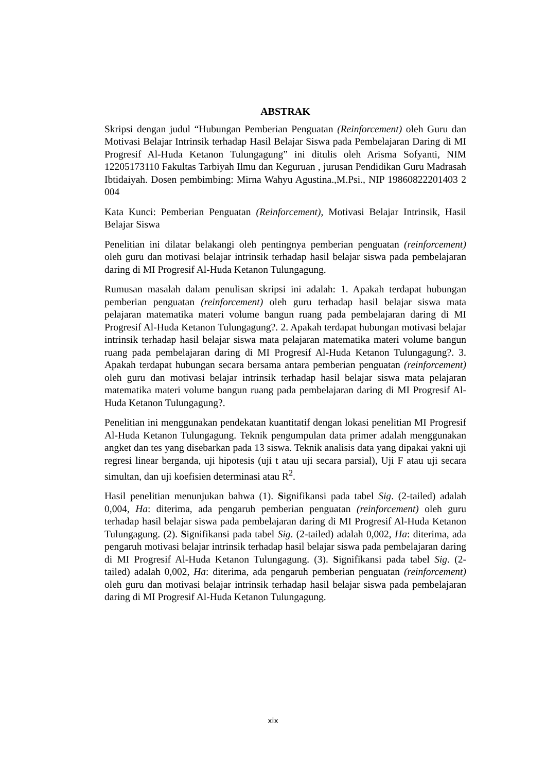ABSTRAK
Skripsi dengan judul “Hubungan Pemberian Penguatan (Reinforcement) oleh Guru dan Motivasi Belajar Intrinsik terhadap Hasil Belajar Siswa pada Pembelajaran Daring di MI Progresif Al-Huda Ketanon Tulungagung” ini ditulis oleh Arisma Sofyanti, NIM 12205173110 Fakultas Tarbiyah Ilmu dan Keguruan , jurusan Pendidikan Guru Madrasah Ibtidaiyah. Dosen pembimbing: Mirna Wahyu Agustina.,M.Psi., NIP 19860822201403 2 004
Kata Kunci: Pemberian Penguatan (Reinforcement), Motivasi Belajar Intrinsik, Hasil Belajar Siswa
Penelitian ini dilatar belakangi oleh pentingnya pemberian penguatan (reinforcement) oleh guru dan motivasi belajar intrinsik terhadap hasil belajar siswa pada pembelajaran daring di MI Progresif Al-Huda Ketanon Tulungagung.
Rumusan masalah dalam penulisan skripsi ini adalah: 1. Apakah terdapat hubungan pemberian penguatan (reinforcement) oleh guru terhadap hasil belajar siswa mata pelajaran matematika materi volume bangun ruang pada pembelajaran daring di MI Progresif Al-Huda Ketanon Tulungagung?. 2. Apakah terdapat hubungan motivasi belajar intrinsik terhadap hasil belajar siswa mata pelajaran matematika materi volume bangun ruang pada pembelajaran daring di MI Progresif Al-Huda Ketanon Tulungagung?. 3. Apakah terdapat hubungan secara bersama antara pemberian penguatan (reinforcement) oleh guru dan motivasi belajar intrinsik terhadap hasil belajar siswa mata pelajaran matematika materi volume bangun ruang pada pembelajaran daring di MI Progresif Al-Huda Ketanon Tulungagung?.
Penelitian ini menggunakan pendekatan kuantitatif dengan lokasi penelitian MI Progresif Al-Huda Ketanon Tulungagung. Teknik pengumpulan data primer adalah menggunakan angket dan tes yang disebarkan pada 13 siswa. Teknik analisis data yang dipakai yakni uji regresi linear berganda, uji hipotesis (uji t atau uji secara parsial), Uji F atau uji secara simultan, dan uji koefisien determinasi atau R<sup>2</sup>.
Hasil penelitian menunjukan bahwa (1). Signifikansi pada tabel Sig. (2-tailed) adalah 0,004, Ha: diterima, ada pengaruh pemberian penguatan (reinforcement) oleh guru terhadap hasil belajar siswa pada pembelajaran daring di MI Progresif Al-Huda Ketanon Tulungagung. (2). Signifikansi pada tabel Sig. (2-tailed) adalah 0,002, Ha: diterima, ada pengaruh motivasi belajar intrinsik terhadap hasil belajar siswa pada pembelajaran daring di MI Progresif Al-Huda Ketanon Tulungagung. (3). Signifikansi pada tabel Sig. (2-tailed) adalah 0,002, Ha: diterima, ada pengaruh pemberian penguatan (reinforcement) oleh guru dan motivasi belajar intrinsik terhadap hasil belajar siswa pada pembelajaran daring di MI Progresif Al-Huda Ketanon Tulungagung.
xix